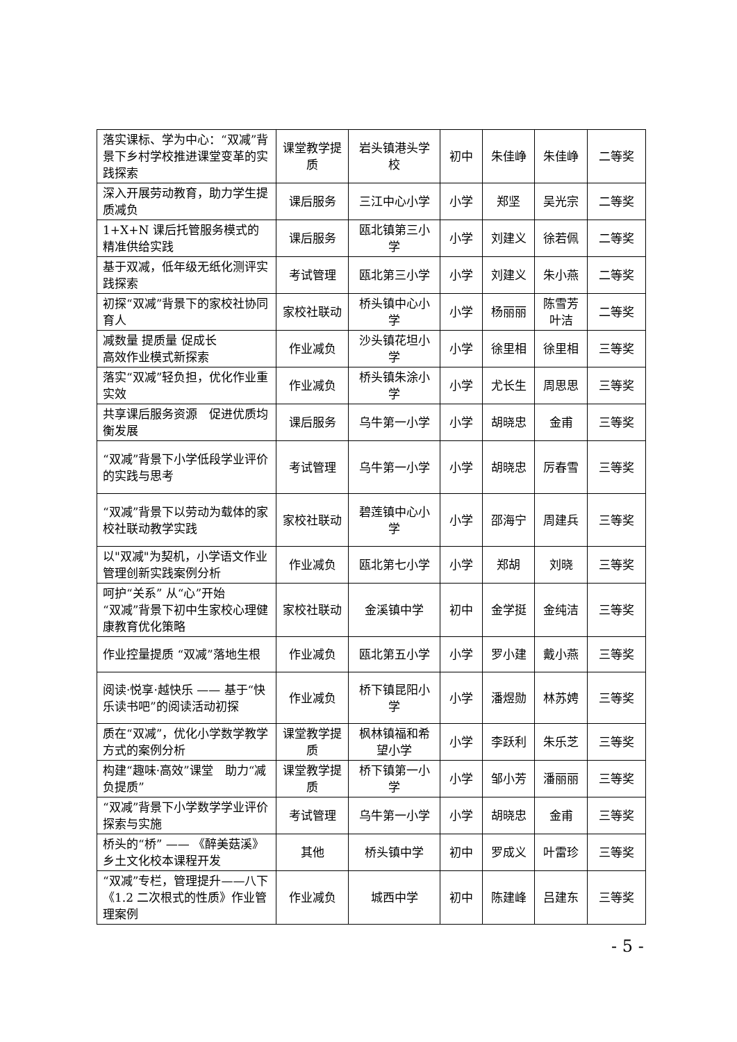| 落实课标、学为中心：“双减”背景下乡村学校推进课堂变革的实践探索 | 课堂教学提质 | 岩头镇港头学校 | 初中 | 朱佳峥 | 朱佳峥 | 二等奖 |
| 深入开展劳动教育，助力学生提质减负 | 课后服务 | 三江中心小学 | 小学 | 郑坚 | 吴光宗 | 二等奖 |
| 1+X+N 课后托管服务模式的精准供给实践 | 课后服务 | 瓯北镇第三小学 | 小学 | 刘建义 | 徐若佩 | 二等奖 |
| 基于双减，低年级无纸化测评实践探索 | 考试管理 | 瓯北第三小学 | 小学 | 刘建义 | 朱小燕 | 二等奖 |
| 初探“双减”背景下的家校社协同育人 | 家校社联动 | 桥头镇中心小学 | 小学 | 杨丽丽 | 陈雪芳 叶洁 | 二等奖 |
| 减数量 提质量 促成长 高效作业模式新探索 | 作业减负 | 沙头镇花坦小学 | 小学 | 徐里相 | 徐里相 | 三等奖 |
| 落实“双减”轻负担，优化作业重实效 | 作业减负 | 桥头镇朱涂小学 | 小学 | 尤长生 | 周思思 | 三等奖 |
| 共享课后服务资源 促进优质均衡发展 | 课后服务 | 乌牛第一小学 | 小学 | 胡晓忠 | 金甫 | 三等奖 |
| “双减”背景下小学低段学业评价的实践与思考 | 考试管理 | 乌牛第一小学 | 小学 | 胡晓忠 | 厉春雪 | 三等奖 |
| “双减”背景下以劳动为载体的家校社联动教学实践 | 家校社联动 | 碧莲镇中心小学 | 小学 | 邵海宁 | 周建兵 | 三等奖 |
| 以"双减"为契机，小学语文作业管理创新实践案例分析 | 作业减负 | 瓯北第七小学 | 小学 | 郑胡 | 刘晓 | 三等奖 |
| 呵护“关系” 从“心”开始 “双减”背景下初中生家校心理健康教育优化策略 | 家校社联动 | 金溪镇中学 | 初中 | 金学挺 | 金纯洁 | 三等奖 |
| 作业控量提质 “双减”落地生根 | 作业减负 | 瓯北第五小学 | 小学 | 罗小建 | 戴小燕 | 三等奖 |
| 阅读·悦享·越快乐 —— 基于“快乐读书吧”的阅读活动初探 | 作业减负 | 桥下镇昆阳小学 | 小学 | 潘煜勋 | 林苏娉 | 三等奖 |
| 质在“双减”，优化小学数学教学方式的案例分析 | 课堂教学提质 | 枫林镇福和希望小学 | 小学 | 李跃利 | 朱乐芝 | 三等奖 |
| 构建“趣味·高效”课堂 助力“减负提质” | 课堂教学提质 | 桥下镇第一小学 | 小学 | 邹小芳 | 潘丽丽 | 三等奖 |
| “双减”背景下小学数学学业评价探索与实施 | 考试管理 | 乌牛第一小学 | 小学 | 胡晓忠 | 金甫 | 三等奖 |
| 桥头的“桥” —— 《醉美菇溪》乡土文化校本课程开发 | 其他 | 桥头镇中学 | 初中 | 罗成义 | 叶雷珍 | 三等奖 |
| “双减”专栏，管理提升——八下《1.2 二次根式的性质》作业管理案例 | 作业减负 | 城西中学 | 初中 | 陈建峰 | 吕建东 | 三等奖 |
- 5 -